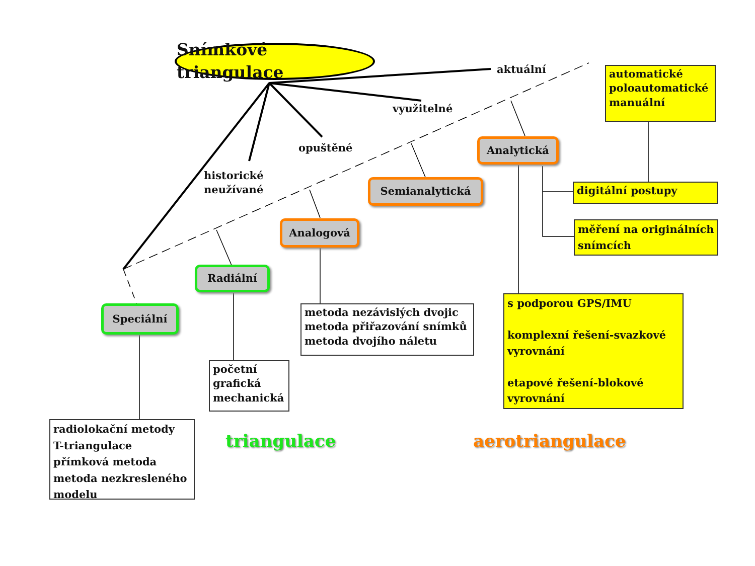Snímkové triangulace
aktuální
využitelné
opuštěné
historické
neužívané
automatické
poloautomatické
manuální
Analytická
Semianalytická
digitální postupy
měření na originálních snímcích
Analogová
Radiální
Speciální
metoda nezávislých dvojic
metoda přiřazování snímků
metoda dvojího náletu
s podporou GPS/IMU
komplexní řešení-svazkové vyrovnání
etapové řešení-blokové vyrovnání
početní
grafická
mechanická
radiolokační metody
T-triangulace
přímková metoda
metoda nezkresleného modelu
triangulace
aerotriangulace